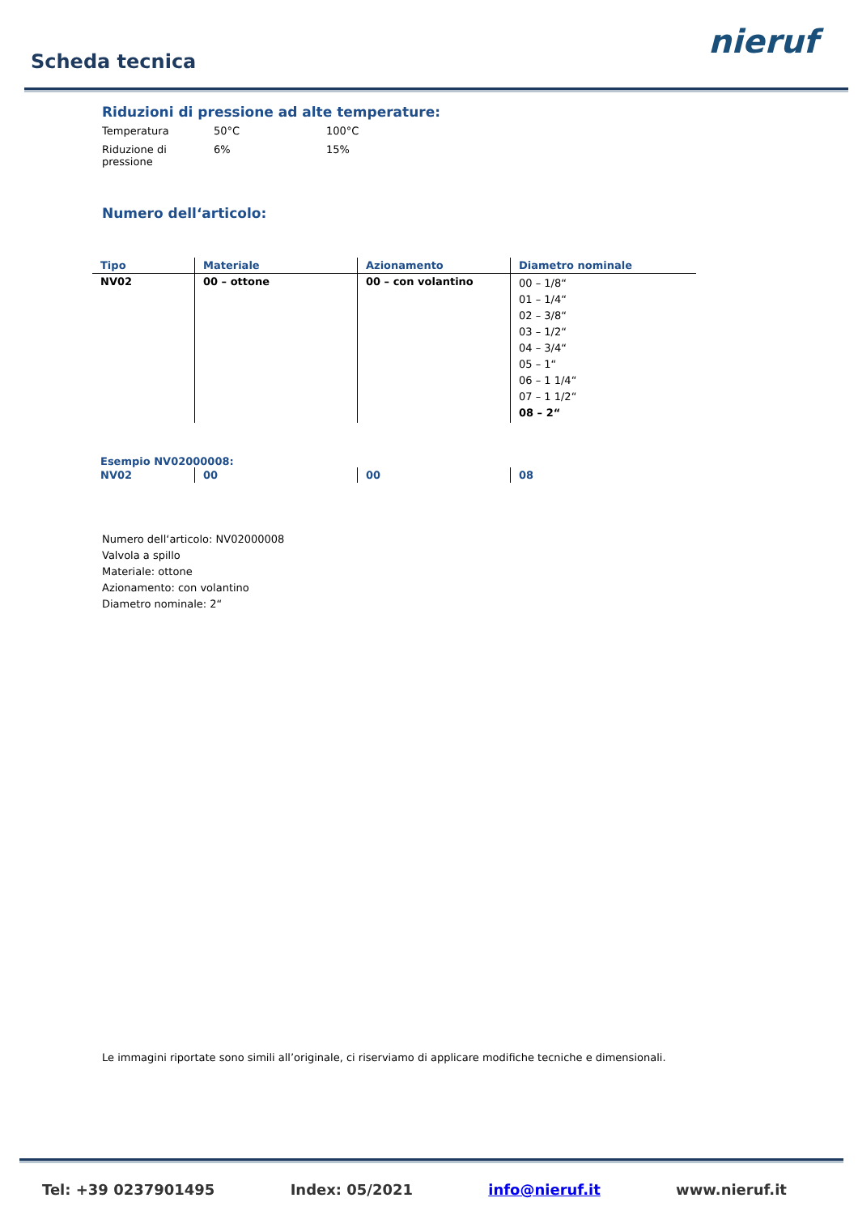Scheda tecnica
nieruf
Riduzioni di pressione ad alte temperature:
| Temperatura | 50°C | 100°C |
| Riduzione di pressione | 6% | 15% |
Numero dell‘articolo:
| Tipo | Materiale | Azionamento | Diametro nominale |
| --- | --- | --- | --- |
| NV02 | 00 – ottone | 00 – con volantino | 00 – 1/8“ 01 – 1/4“ 02 – 3/8“ 03 – 1/2“ 04 – 3/4“ 05 – 1“ 06 – 1 1/4“ 07 – 1 1/2“ 08 – 2“ |
Esempio NV02000008:
| NV02 | 00 | 00 | 08 |
Numero dell‘articolo: NV02000008
Valvola a spillo
Materiale: ottone
Azionamento: con volantino
Diametro nominale: 2“
Le immagini riportate sono simili all’originale, ci riserviamo di applicare modifiche tecniche e dimensionali.
Tel: +39 0237901495 Index: 05/2021 info@nieruf.it www.nieruf.it